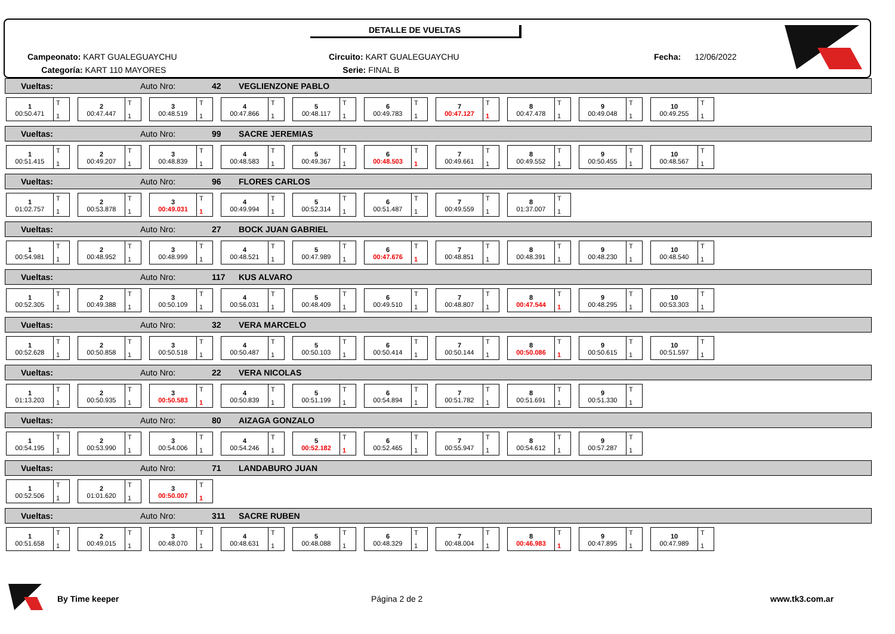DETALLE DE VUELTAS
Campeonato: KART GUALEGUAYCHU
Categoría: KART 110 MAYORES
Circuito: KART GUALEGUAYCHU
Serie: FINAL B
Fecha: 12/06/2022
Vueltas: Auto Nro: 42 VEGLIENZONE PABLO
1
00:50.471
T
1
2
00:47.447
T
1
3
00:48.519
T
1
4
00:47.866
T
1
5
00:48.117
T
1
6
00:49.783
T
1
7
00:47.127
T
1
8
00:47.478
T
1
9
00:49.048
T
1
10
00:49.255
T
1
Vueltas: Auto Nro: 99 SACRE JEREMIAS
1
00:51.415
T
1
2
00:49.207
T
1
3
00:48.839
T
1
4
00:48.583
T
1
5
00:49.367
T
1
6
00:48.503
T
1
7
00:49.661
T
1
8
00:49.552
T
1
9
00:50.455
T
1
10
00:48.567
T
1
Vueltas: Auto Nro: 96 FLORES CARLOS
1
01:02.757
T
1
2
00:53.878
T
1
3
00:49.031
T
1
4
00:49.994
T
1
5
00:52.314
T
1
6
00:51.487
T
1
7
00:49.559
T
1
8
01:37.007
T
1
Vueltas: Auto Nro: 27 BOCK JUAN GABRIEL
1
00:54.981
T
1
2
00:48.952
T
1
3
00:48.999
T
1
4
00:48.521
T
1
5
00:47.989
T
1
6
00:47.676
T
1
7
00:48.851
T
1
8
00:48.391
T
1
9
00:48.230
T
1
10
00:48.540
T
1
Vueltas: Auto Nro: 117 KUS ALVARO
1
00:52.305
T
1
2
00:49.388
T
1
3
00:50.109
T
1
4
00:56.031
T
1
5
00:48.409
T
1
6
00:49.510
T
1
7
00:48.807
T
1
8
00:47.544
T
1
9
00:48.295
T
1
10
00:53.303
T
1
Vueltas: Auto Nro: 32 VERA MARCELO
1
00:52.628
T
1
2
00:50.858
T
1
3
00:50.518
T
1
4
00:50.487
T
1
5
00:50.103
T
1
6
00:50.414
T
1
7
00:50.144
T
1
8
00:50.086
T
1
9
00:50.615
T
1
10
00:51.597
T
1
Vueltas: Auto Nro: 22 VERA NICOLAS
1
01:13.203
T
1
2
00:50.935
T
1
3
00:50.583
T
1
4
00:50.839
T
1
5
00:51.199
T
1
6
00:54.894
T
1
7
00:51.782
T
1
8
00:51.691
T
1
9
00:51.330
T
1
Vueltas: Auto Nro: 80 AIZAGA GONZALO
1
00:54.195
T
1
2
00:53.990
T
1
3
00:54.006
T
1
4
00:54.246
T
1
5
00:52.182
T
1
6
00:52.465
T
1
7
00:55.947
T
1
8
00:54.612
T
1
9
00:57.287
T
1
Vueltas: Auto Nro: 71 LANDABURO JUAN
1
00:52.506
T
1
2
01:01.620
T
1
3
00:50.007
T
1
Vueltas: Auto Nro: 311 SACRE RUBEN
1
00:51.658
T
1
2
00:49.015
T
1
3
00:48.070
T
1
4
00:48.631
T
1
5
00:48.088
T
1
6
00:48.329
T
1
7
00:48.004
T
1
8
00:46.983
T
1
9
00:47.895
T
1
10
00:47.989
T
1
By Time keeper Página 2 de 2 www.tk3.com.ar